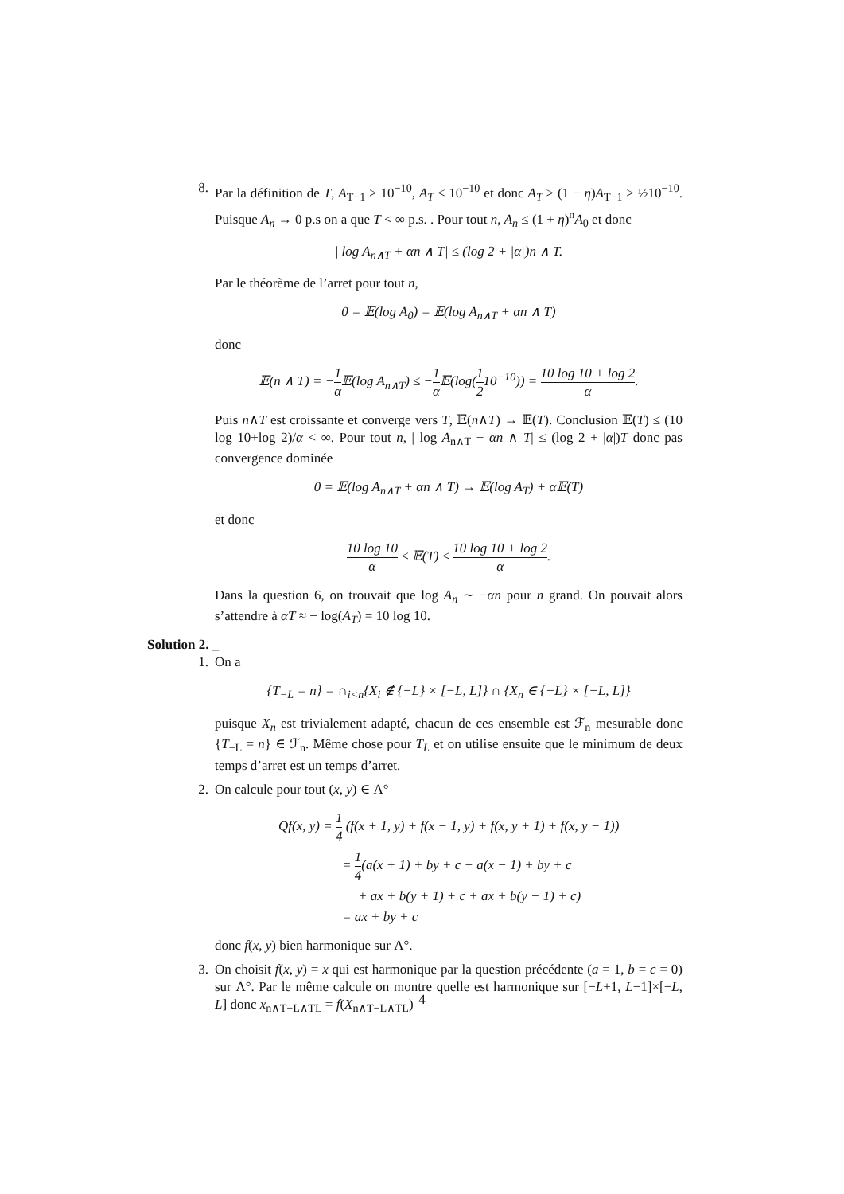8. Par la définition de T, A<sub>T−1</sub> ≥ 10<sup>−10</sup>, A<sub>T</sub> ≤ 10<sup>−10</sup> et donc A<sub>T</sub> ≥ (1 − η)A<sub>T−1</sub> ≥ ½10<sup>−10</sup>. Puisque A<sub>n</sub> → 0 p.s on a que T < ∞ p.s. . Pour tout n, A<sub>n</sub> ≤ (1 + η)<sup>n</sup>A<sub>0</sub> et donc
| log A<sub>n∧T</sub> + αn ∧ T| ≤ (log 2 + |α|)n ∧ T.
Par le théorème de l’arret pour tout n,
0 = 𝔼(log A<sub>0</sub>) = 𝔼(log A<sub>n∧T</sub> + αn ∧ T)
donc
𝔼(n ∧ T) = −1 α 𝔼(log A<sub>n∧T</sub>) ≤ −1 α 𝔼(log(1 210<sup>−10</sup>)) = 10 log 10 + log 2 α.
Puis n∧T est croissante et converge vers T, 𝔼(n∧T) → 𝔼(T). Conclusion 𝔼(T) ≤ (10 log 10+log 2)/α < ∞. Pour tout n, | log A<sub>n∧T</sub> + αn ∧ T| ≤ (log 2 + |α|)T donc pas convergence dominée
0 = 𝔼(log A<sub>n∧T</sub> + αn ∧ T) → 𝔼(log A<sub>T</sub>) + α 𝔼(T)
et donc
10 log 10 α ≤ 𝔼(T) ≤ 10 log 10 + log 2 α.
Dans la question 6, on trouvait que log A<sub>n</sub> ∼ −αn pour n grand. On pouvait alors s’attendre à αT ≈ − log(A<sub>T</sub>) = 10 log 10.
Solution 2. _
1. On a
{T<sub>−L</sub> = n} = ∩<sub>i<n</sub>{X<sub>i</sub> ∉ {−L} × [−L, L]} ∩ {X<sub>n</sub> ∈ {−L} × [−L, L]}
puisque X<sub>n</sub> est trivialement adapté, chacun de ces ensemble est ℱ<sub>n</sub> mesurable donc {T<sub>−L</sub> = n} ∈ ℱ<sub>n</sub>. Même chose pour T<sub>L</sub> et on utilise ensuite que le minimum de deux temps d’arret est un temps d’arret.
2. On calcule pour tout (x, y) ∈ Λ°
Qf(x, y) = 1 4 (f(x + 1, y) + f(x − 1, y) + f(x, y + 1) + f(x, y − 1))
= 1 4(a(x + 1) + by + c + a(x − 1) + by + c
+ ax + b(y + 1) + c + ax + b(y − 1) + c)
= ax + by + c
donc f(x, y) bien harmonique sur Λ°.
3. On choisit f(x, y) = x qui est harmonique par la question précédente (a = 1, b = c = 0) sur Λ°. Par le même calcule on montre quelle est harmonique sur [−L+1, L−1]×[−L, L] donc x<sub>n∧T−L∧TL</sub> = f(X<sub>n∧T−L∧TL</sub>)
4